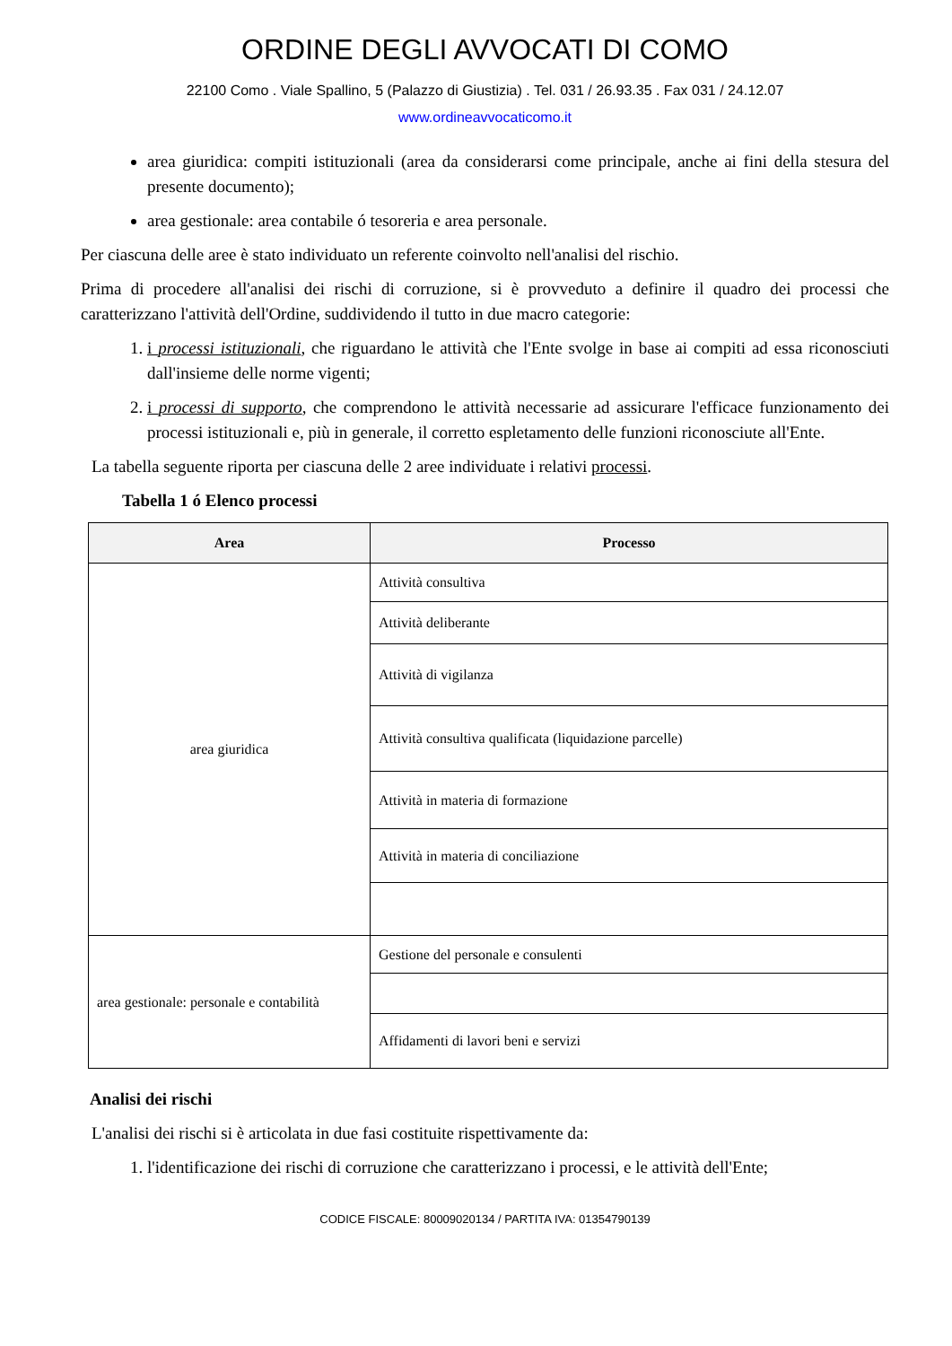ORDINE DEGLI AVVOCATI DI COMO
22100 Como . Viale Spallino, 5 (Palazzo di Giustizia) . Tel. 031 / 26.93.35 . Fax 031 / 24.12.07
www.ordineavvocaticomo.it
area giuridica: compiti istituzionali (area da considerarsi come principale, anche ai fini della stesura del presente documento);
area gestionale: area contabile ó tesoreria e area personale.
Per ciascuna delle aree è stato individuato un referente coinvolto nell'analisi del rischio.
Prima di procedere all'analisi dei rischi di corruzione, si è provveduto a definire il quadro dei processi che caratterizzano l'attività dell'Ordine, suddividendo il tutto in due macro categorie:
1. i processi istituzionali, che riguardano le attività che l'Ente svolge in base ai compiti ad essa riconosciuti dall'insieme delle norme vigenti;
2. i processi di supporto, che comprendono le attività necessarie ad assicurare l'efficace funzionamento dei processi istituzionali e, più in generale, il corretto espletamento delle funzioni riconosciute all'Ente.
La tabella seguente riporta per ciascuna delle 2 aree individuate i relativi processi.
Tabella 1 ó Elenco processi
| Area | Processo |
| --- | --- |
| area giuridica | Attività consultiva |
| | Attività deliberante |
| | Attività di vigilanza |
| | Attività consultiva qualificata (liquidazione parcelle) |
| | Attività in materia di formazione |
| | Attività in materia di conciliazione |
| area gestionale: personale e contabilità | Gestione del personale e consulenti |
| | Affidamenti di lavori beni e servizi |
Analisi dei rischi
L'analisi dei rischi si è articolata in due fasi costituite rispettivamente da:
1. l'identificazione dei rischi di corruzione che caratterizzano i processi, e le attività dell'Ente;
CODICE FISCALE: 80009020134 / PARTITA IVA: 01354790139